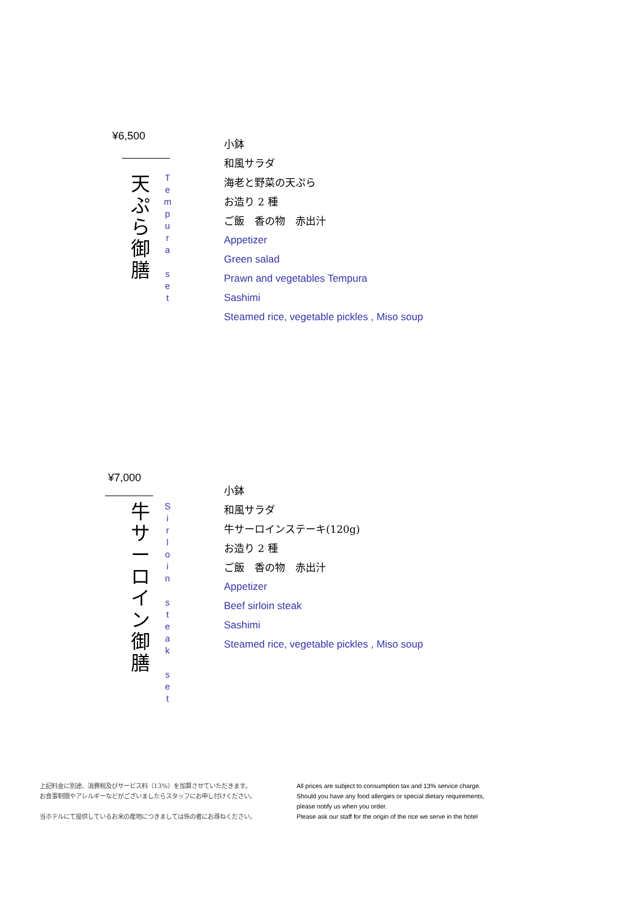¥6,500
天
ぷ
ら
御
膳
T
e
m
p
u
r
a
s
e
t
小鉢
和風サラダ
海老と野菜の天ぷら
お造り 2 種
ご飯　香の物　赤出汁
Appetizer
Green salad
Prawn and vegetables Tempura
Sashimi
Steamed rice, vegetable pickles , Miso soup
¥7,000
牛
サ
ー
ロ
イ
ン
御
膳
S
i
r
l
o
i
n
s
t
e
a
k
s
e
t
小鉢
和風サラダ
牛サーロインステーキ(120g)
お造り 2 種
ご飯　香の物　赤出汁
Appetizer
Beef sirloin steak
Sashimi
Steamed rice, vegetable pickles , Miso soup
上記料金に別途、消費税及びサービス料（13%）を加算させていただきます。
お食事制限やアレルギーなどがございましたらスタッフにお申し付けください。
当ホテルにて提供しているお米の産地につきましては係の者にお尋ねください。
All prices are subject to consumption tax and 13% service charge.
Should you have any food allergies or special dietary requirements,
please notify us when you order.
Please ask our staff for the origin of the rice we serve in the hotel